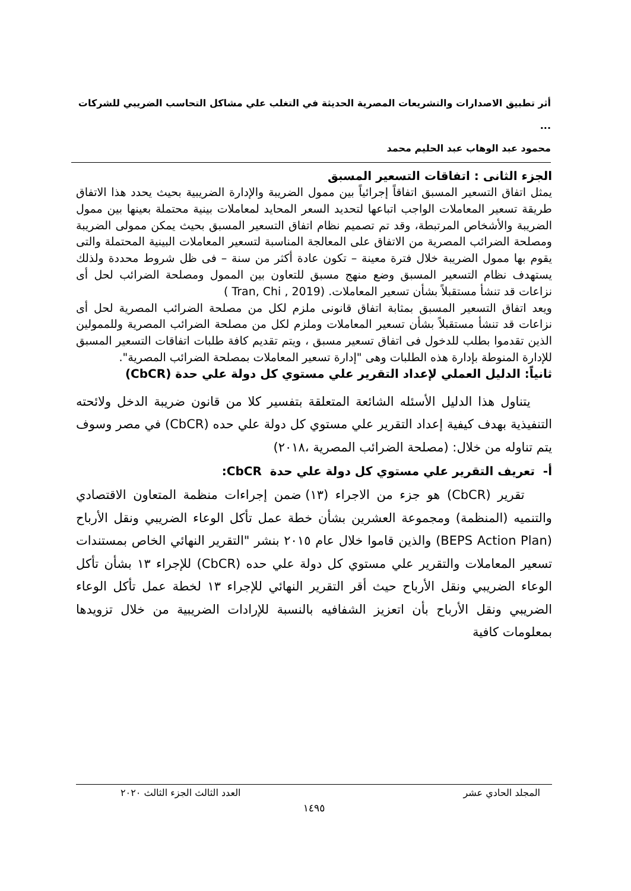أثر تطبيق الاصدارات والتشريعات المصرية الحديثة في التغلب علي مشاكل التحاسب الضريبي للشركات ...
محمود عبد الوهاب عبد الحليم محمد
الجزء الثانى : اتفاقات التسعير المسبق
يمثل اتفاق التسعير المسبق اتفاقاً إجرائياً بين ممول الضريبة والإدارة الضريبية بحيث يحدد هذا الاتفاق طريقة تسعير المعاملات الواجب اتباعها لتحديد السعر المحايد لمعاملات بينية محتملة بعينها بين ممول الضريبة والأشخاص المرتبطة، وقد تم تصميم نظام اتفاق التسعير المسبق بحيث يمكن ممولى الضريبة ومصلحة الضرائب المصرية من الاتفاق على المعالجة المناسبة لتسعير المعاملات البينية المحتملة والتى يقوم بها ممول الضريبة خلال فترة معينة – تكون عادة أكثر من سنة – فى ظل شروط محددة ولذلك يستهدف نظام التسعير المسبق وضع منهج مسبق للتعاون بين الممول ومصلحة الضرائب لحل أى نزاعات قد تنشأ مستقبلاً بشأن تسعير المعاملات. (Tran, Chi , 2019 )
ويعد اتفاق التسعير المسبق بمثابة اتفاق قانونى ملزم لكل من مصلحة الضرائب المصرية لحل أى نزاعات قد تنشأ مستقبلاً بشأن تسعير المعاملات وملزم لكل من مصلحة الضرائب المصرية وللممولين الذين تقدموا بطلب للدخول فى اتفاق تسعير مسبق ، ويتم تقديم كافة طلبات اتفاقات التسعير المسبق للإدارة المنوطة بإدارة هذه الطلبات وهى "إدارة تسعير المعاملات بمصلحة الضرائب المصرية".
ثانياً: الدليل العملي لإعداد التقرير علي مستوي كل دولة علي حدة (CbCR)
يتناول هذا الدليل الأسئله الشائعة المتعلقة بتفسير كلا من قانون ضريبة الدخل ولائحته التنفيذية بهدف كيفية إعداد التقرير علي مستوي كل دولة علي حده (CbCR) في مصر وسوف يتم تناوله من خلال: (مصلحة الضرائب المصرية ،٢٠١٨)
أ- تعريف التقرير علي مستوي كل دولة علي حدة CbCR:
تقرير (CbCR) هو جزء من الاجراء (١٣) ضمن إجراءات منظمة المتعاون الاقتصادي والتنميه (المنظمة) ومجموعة العشرين بشأن خطة عمل تأكل الوعاء الضريبي ونقل الأرباح (BEPS Action Plan) والذين قاموا خلال عام ٢٠١٥ بنشر "التقرير النهائي الخاص بمستندات تسعير المعاملات والتقرير علي مستوي كل دولة علي حده (CbCR) للإجراء ١٣ بشأن تأكل الوعاء الضريبي ونقل الأرباح حيث أقر التقرير النهائي للإجراء ١٣ لخطة عمل تأكل الوعاء الضريبي ونقل الأرباح بأن اتعزيز الشفافيه بالنسبة للإرادات الضريبية من خلال تزويدها بمعلومات كافية
المجلد الحادي عشر العدد الثالث الجزء الثالث ٢٠٢٠
١٤٩٥